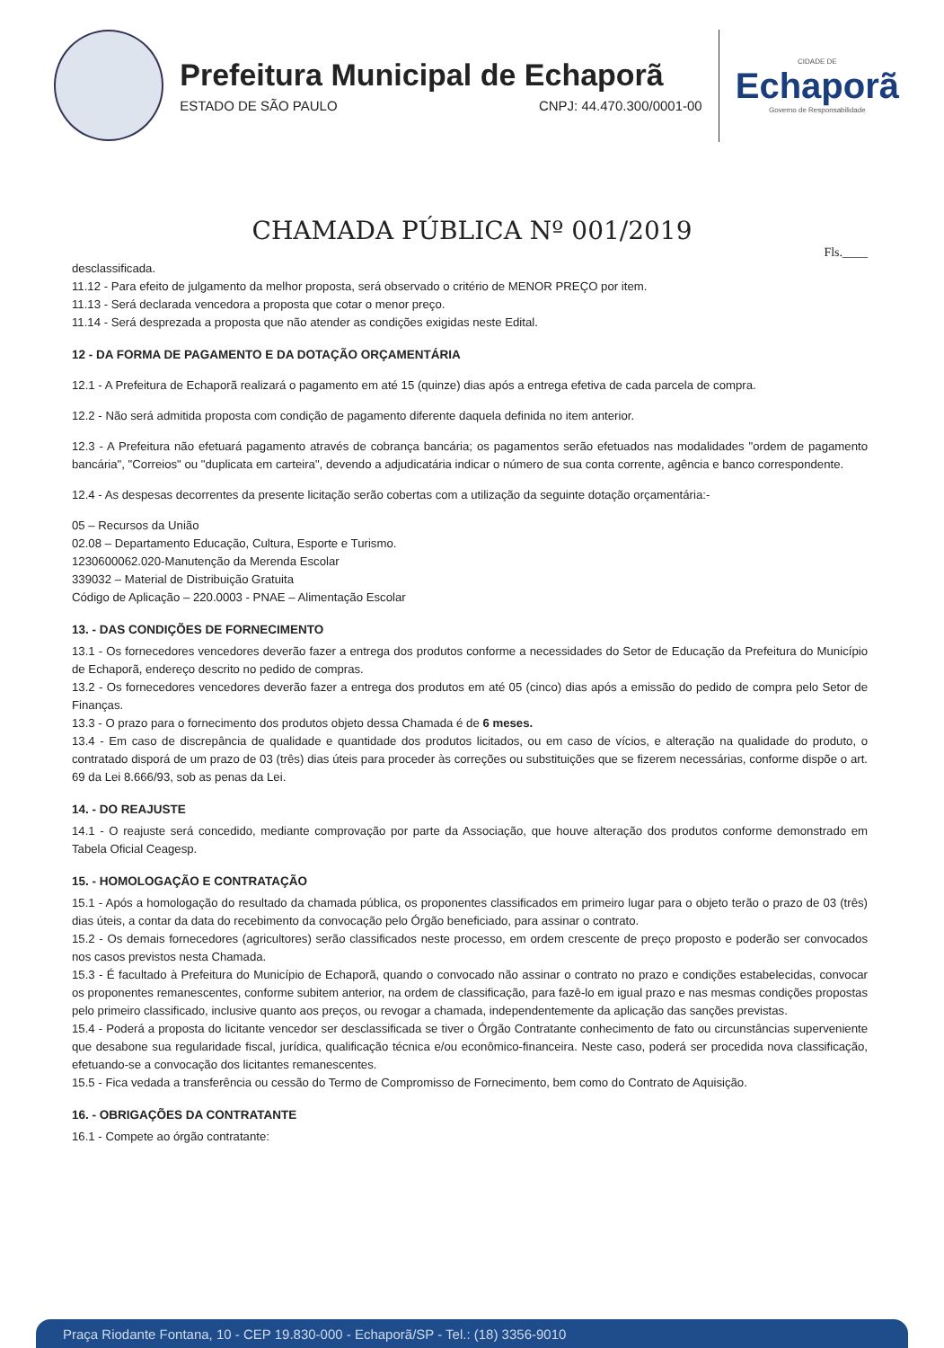Prefeitura Municipal de Echaporã
ESTADO DE SÃO PAULO CNPJ: 44.470.300/0001-00
CIDADE DE
Echaporã
Governo de Responsabilidade
CHAMADA PÚBLICA Nº 001/2019
Fls.____
desclassificada.
11.12 - Para efeito de julgamento da melhor proposta, será observado o critério de MENOR PREÇO por item.
11.13 - Será declarada vencedora a proposta que cotar o menor preço.
11.14 - Será desprezada a proposta que não atender as condições exigidas neste Edital.
12 - DA FORMA DE PAGAMENTO E DA DOTAÇÃO ORÇAMENTÁRIA
12.1 - A Prefeitura de Echaporã realizará o pagamento em até 15 (quinze) dias após a entrega efetiva de cada parcela de compra.
12.2 - Não será admitida proposta com condição de pagamento diferente daquela definida no item anterior.
12.3 - A Prefeitura não efetuará pagamento através de cobrança bancária; os pagamentos serão efetuados nas modalidades "ordem de pagamento bancária", "Correios" ou "duplicata em carteira", devendo a adjudicatária indicar o número de sua conta corrente, agência e banco correspondente.
12.4 - As despesas decorrentes da presente licitação serão cobertas com a utilização da seguinte dotação orçamentária:-
05 – Recursos da União
02.08 – Departamento Educação, Cultura, Esporte e Turismo.
1230600062.020-Manutenção da Merenda Escolar
339032 – Material de Distribuição Gratuita
Código de Aplicação – 220.0003 - PNAE – Alimentação Escolar
13. - DAS CONDIÇÕES DE FORNECIMENTO
13.1 - Os fornecedores vencedores deverão fazer a entrega dos produtos conforme a necessidades do Setor de Educação da Prefeitura do Município de Echaporã, endereço descrito no pedido de compras.
13.2 - Os fornecedores vencedores deverão fazer a entrega dos produtos em até 05 (cinco) dias após a emissão do pedido de compra pelo Setor de Finanças.
13.3 - O prazo para o fornecimento dos produtos objeto dessa Chamada é de 6 meses.
13.4 - Em caso de discrepância de qualidade e quantidade dos produtos licitados, ou em caso de vícios, e alteração na qualidade do produto, o contratado disporá de um prazo de 03 (três) dias úteis para proceder às correções ou substituições que se fizerem necessárias, conforme dispõe o art. 69 da Lei 8.666/93, sob as penas da Lei.
14. - DO REAJUSTE
14.1 - O reajuste será concedido, mediante comprovação por parte da Associação, que houve alteração dos produtos conforme demonstrado em Tabela Oficial Ceagesp.
15. - HOMOLOGAÇÃO E CONTRATAÇÃO
15.1 - Após a homologação do resultado da chamada pública, os proponentes classificados em primeiro lugar para o objeto terão o prazo de 03 (três) dias úteis, a contar da data do recebimento da convocação pelo Órgão beneficiado, para assinar o contrato.
15.2 - Os demais fornecedores (agricultores) serão classificados neste processo, em ordem crescente de preço proposto e poderão ser convocados nos casos previstos nesta Chamada.
15.3 - É facultado à Prefeitura do Município de Echaporã, quando o convocado não assinar o contrato no prazo e condições estabelecidas, convocar os proponentes remanescentes, conforme subitem anterior, na ordem de classificação, para fazê-lo em igual prazo e nas mesmas condições propostas pelo primeiro classificado, inclusive quanto aos preços, ou revogar a chamada, independentemente da aplicação das sanções previstas.
15.4 - Poderá a proposta do licitante vencedor ser desclassificada se tiver o Órgão Contratante conhecimento de fato ou circunstâncias superveniente que desabone sua regularidade fiscal, jurídica, qualificação técnica e/ou econômico-financeira. Neste caso, poderá ser procedida nova classificação, efetuando-se a convocação dos licitantes remanescentes.
15.5 - Fica vedada a transferência ou cessão do Termo de Compromisso de Fornecimento, bem como do Contrato de Aquisição.
16. - OBRIGAÇÕES DA CONTRATANTE
16.1 - Compete ao órgão contratante:
Praça Riodante Fontana, 10 - CEP 19.830-000 - Echaporã/SP - Tel.: (18) 3356-9010